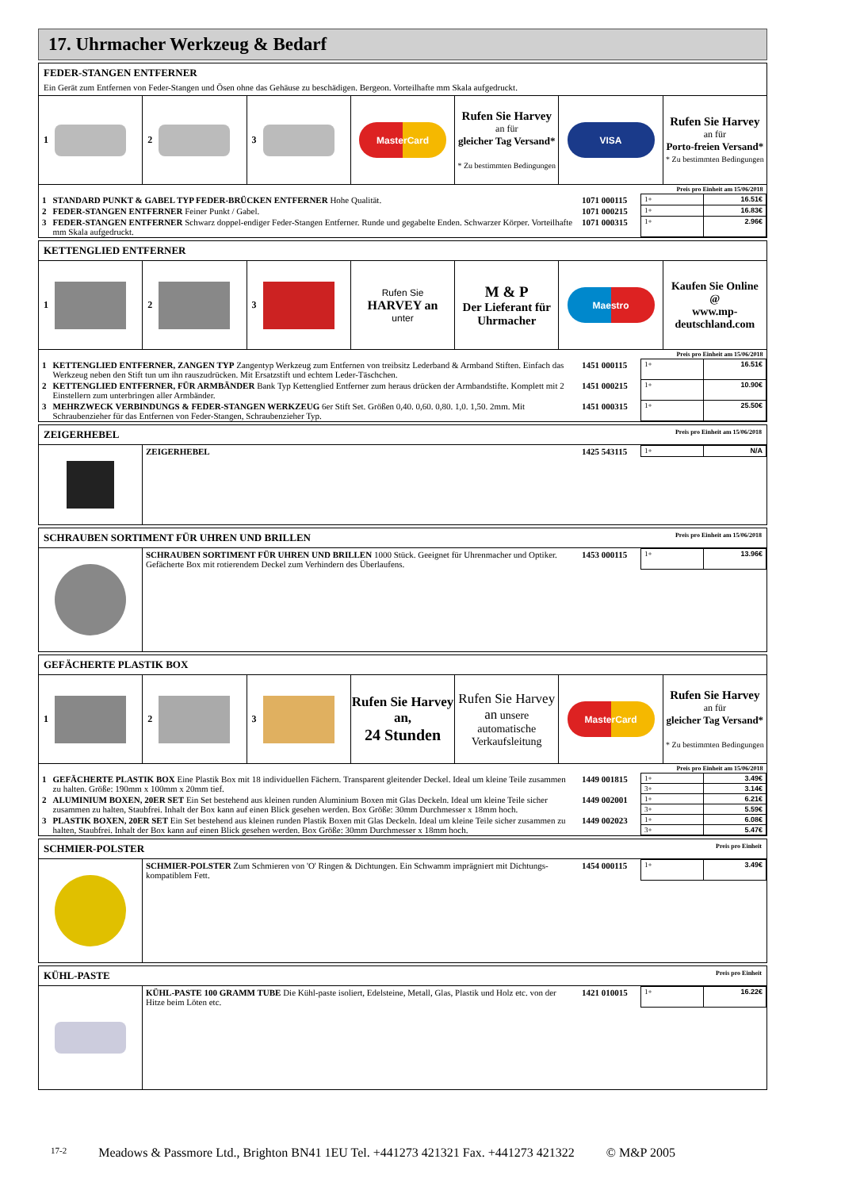17. Uhrmacher Werkzeug & Bedarf
FEDER-STANGEN ENTFERNER
Ein Gerät zum Entfernen von Feder-Stangen und Ösen ohne das Gehäuse zu beschädigen. Bergeon. Vorteilhafte mm Skala aufgedruckt.
1 2 3
MasterCard
Rufen Sie Harvey
an für
gleicher Tag Versand*
* Zu bestimmten Bedingungen
VISA
Rufen Sie Harvey
an für
Porto-freien Versand*
* Zu bestimmten Bedingungen
| Preis pro Einheit am 15/06/2018 | | | | |
| 1 | STANDARD PUNKT & GABEL TYP FEDER-BRÜCKEN ENTFERNER Hohe Qualität. | 1071 000115 | 1+ | 16.51€ |
| 2 | FEDER-STANGEN ENTFERNER Feiner Punkt / Gabel. | 1071 000215 | 1+ | 16.83€ |
| 3 | FEDER-STANGEN ENTFERNER Schwarz doppel-endiger Feder-Stangen Entferner. Runde und gegabelte Enden. Schwarzer Körper. Vorteilhafte mm Skala aufgedruckt. | 1071 000315 | 1+ | 2.96€ |
KETTENGLIED ENTFERNER
1 2 3 Rufen Sie
HARVEY an
unter
M & P
Der Lieferant für Uhrmacher
Maestro
Kaufen Sie Online
@
www.mp-deutschland.com
| Preis pro Einheit am 15/06/2018 | | | | |
| 1 | KETTENGLIED ENTFERNER, ZANGEN TYP Zangentyp Werkzeug zum Entfernen von treibsitz Lederband & Armband Stiften. Einfach das Werkzeug neben den Stift tun um ihn rauszudrücken. Mit Ersatzstift und echtem Leder-Täschchen. | 1451 000115 | 1+ | 16.51€ |
| 2 | KETTENGLIED ENTFERNER, FÜR ARMBÄNDER Bank Typ Kettenglied Entferner zum heraus drücken der Armbandstifte. Komplett mit 2 Einstellern zum unterbringen aller Armbänder. | 1451 000215 | 1+ | 10.90€ |
| 3 | MEHRZWECK VERBINDUNGS & FEDER-STANGEN WERKZEUG 6er Stift Set. Größen 0,40. 0,60. 0,80. 1,0. 1,50. 2mm. Mit Schraubenzieher für das Entfernen von Feder-Stangen, Schraubenzieher Typ. | 1451 000315 | 1+ | 25.50€ |
ZEIGERHEBEL Preis pro Einheit am 15/06/2018
| ZEIGERHEBEL | 1425 543115 | 1+ | N/A |
SCHRAUBEN SORTIMENT FÜR UHREN UND BRILLEN Preis pro Einheit am 15/06/2018
| SCHRAUBEN SORTIMENT FÜR UHREN UND BRILLEN 1000 Stück. Geeignet für Uhrenmacher und Optiker. Gefächerte Box mit rotierendem Deckel zum Verhindern des Überlaufens. | 1453 000115 | 1+ | 13.96€ |
GEFÄCHERTE PLASTIK BOX
1 2 3
Rufen Sie Harvey an,
24 Stunden
Rufen Sie Harvey an unsere automatische Verkaufsleitung
MasterCard
Rufen Sie Harvey
an für
gleicher Tag Versand*
* Zu bestimmten Bedingungen
| Preis pro Einheit am 15/06/2018 | | | | |
| 1 | GEFÄCHERTE PLASTIK BOX Eine Plastik Box mit 18 individuellen Fächern. Transparent gleitender Deckel. Ideal um kleine Teile zusammen zu halten. Größe: 190mm x 100mm x 20mm tief. | 1449 001815 | 1+ | 3.49€ |
| | | | 3+ | 3.14€ |
| 2 | ALUMINIUM BOXEN, 20ER SET Ein Set bestehend aus kleinen runden Aluminium Boxen mit Glas Deckeln. Ideal um kleine Teile sicher zusammen zu halten, Staubfrei. Inhalt der Box kann auf einen Blick gesehen werden. Box Größe: 30mm Durchmesser x 18mm hoch. | 1449 002001 | 1+ | 6.21€ |
| | | | 3+ | 5.59€ |
| 3 | PLASTIK BOXEN, 20ER SET Ein Set bestehend aus kleinen runden Plastik Boxen mit Glas Deckeln. Ideal um kleine Teile sicher zusammen zu halten, Staubfrei. Inhalt der Box kann auf einen Blick gesehen werden. Box Größe: 30mm Durchmesser x 18mm hoch. | 1449 002023 | 1+ | 6.08€ |
| | | | 3+ | 5.47€ |
SCHMIER-POLSTER Preis pro Einheit
| SCHMIER-POLSTER Zum Schmieren von 'O' Ringen & Dichtungen. Ein Schwamm imprägniert mit Dichtungs-kompatiblem Fett. | 1454 000115 | 1+ | 3.49€ |
KÜHL-PASTE Preis pro Einheit
| KÜHL-PASTE 100 GRAMM TUBE Die Kühl-paste isoliert, Edelsteine, Metall, Glas, Plastik und Holz etc. von der Hitze beim Löten etc. | 1421 010015 | 1+ | 16.22€ |
17-2 Meadows & Passmore Ltd., Brighton BN41 1EU Tel. +441273 421321 Fax. +441273 421322 © M&P 2005